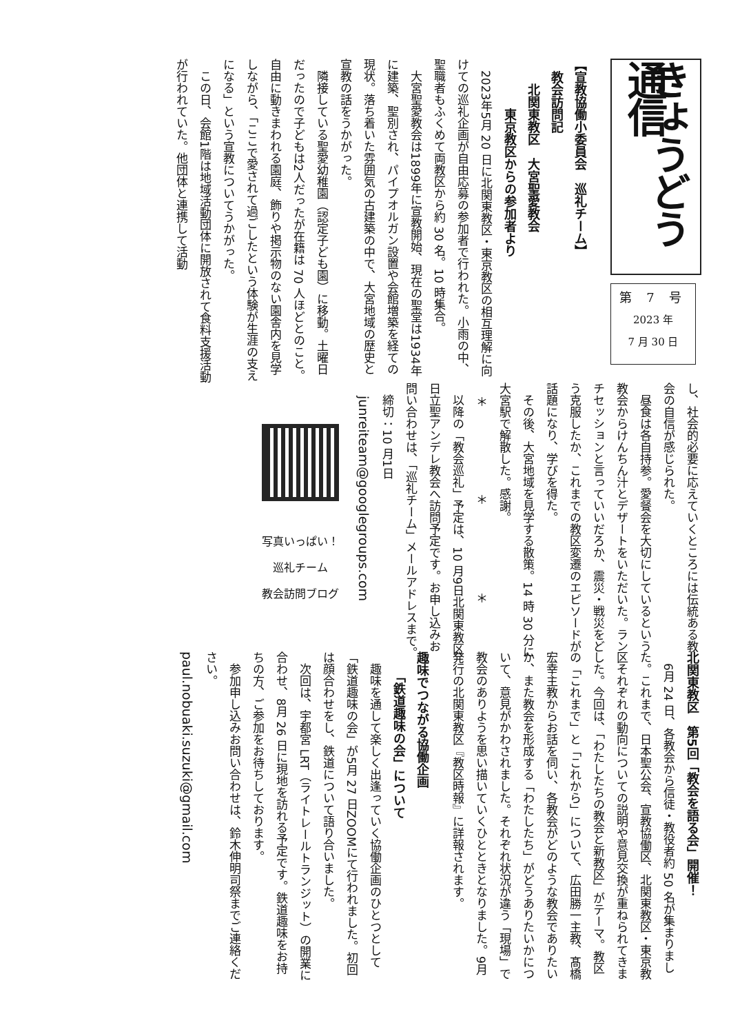きょうどう通信
第 7 号
2023 年
7 月 30 日
【宣教協働小委員会　巡礼チーム】
　教会訪問記
　　北関東教区　大宮聖愛教会
　　　　東京教区からの参加者より
2023年5月 20 日に北関東教区・東京教区の相互理解に向けての巡礼企画が自由応募の参加者で行われた。小雨の中、聖職者もふくめて両教区から約 30 名。10 時集合。
大宮聖愛教会は1899年に宣教開始、現在の聖堂は1934年に建築、聖別され、パイプオルガン設置や会館増築を経ての現状。落ち着いた雰囲気の古建築の中で、大宮地域の歴史と宣教の話をうかがった。
隣接している聖愛幼稚園（認定子ども園）に移動。土曜日だったので子どもは2人だったが在籍は 70 人ほどとのこと。自由に動きまわれる園庭、飾りや掲示物のない園舎内を見学しながら、「ここで愛されて過ごしたという体験が生涯の支えになる」という宣教についてうかがった。
この日、会館1階は地域活動団体に開放されて食料支援活動が行われていた。他団体と連携して活動
し、社会的必要に応えていくところには伝統ある教会の自信が感じられた。
昼食は各自持参。愛餐会を大切にしているという教会からけんちん汁とデザートをいただいた。ランチセッションと言っていいだろか、震災・戦災をどう克服したか、これまでの教区変遷のエピソードが話題になり、学びを得た。
その後、大宮地域を見学する散策。14 時 30 分に大宮駅で解散した。感謝。
＊ ＊ ＊
以降の「教会巡礼」予定は、10 月9日北関東教区日立聖アンデレ教会へ訪問予定です。お申し込みお問い合わせは、「巡礼チーム」メールアドレスまで。
締切：10 月1日
　junreiteam@googlegroups.com
写真いっぱい！
巡礼チーム
教会訪問ブログ
北関東教区　第5回「教会を語る会」開催！
6月 24 日、各教会から信徒・教役者約 50 名が集まりました。これまで、日本聖公会、宣教協働区、北関東教区・東京教区それぞれの動向についての説明や意見交換が重ねられてきました。今回は、「わたしたちの教会と新教区」がテーマ。教区の「これまで」と「これから」について、広田勝一主教、髙橋宏幸主教からお話を伺い、各教会がどのような教会でありたいか、また教会を形成する「わたしたち」がどうありたいかについて、意見がかわされました。それぞれ状況が違う「現場」で教会のありようを思い描いていくひとときとなりました。9月発行の北関東教区『教区時報』に詳報されます。
趣味でつながる協働企画
　　「鉄道趣味の会」について
趣味を通して楽しく出逢っていく協働企画のひとつとして「鉄道趣味の会」が5月 27 日ZOOMにて行われました。初回は顔合わせをし、鉄道について語り合いました。
次回は、宇都宮 LRT（ライトレールトランジット）の開業に合わせ、8月 26 日に現地を訪れる予定です。鉄道趣味をお持ちの方、ご参加をお待ちしております。
参加申し込みお問い合わせは、鈴木伸明司祭までご連絡ください。
paul.nobuaki.suzuki@gmail.com